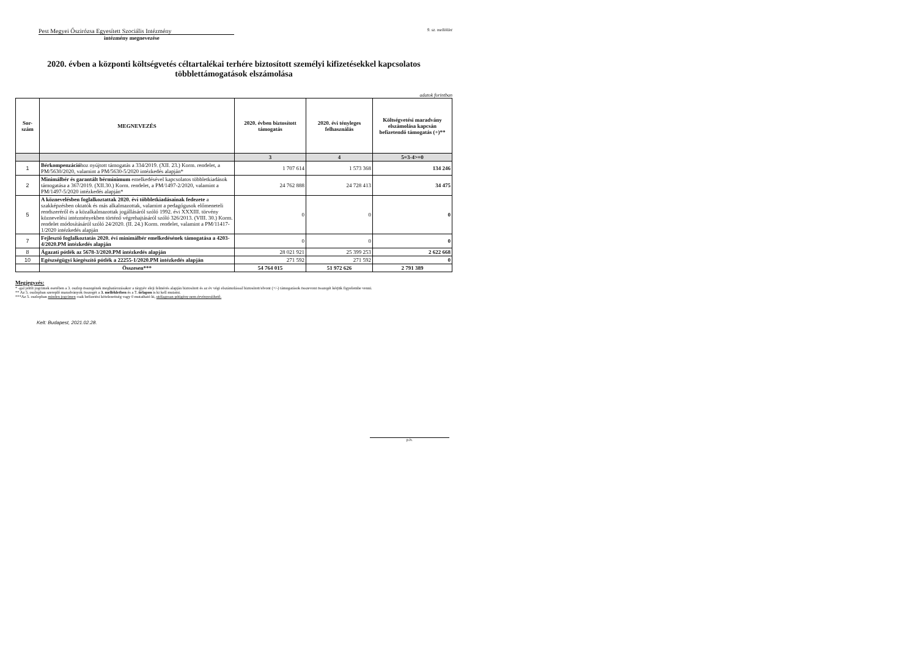Pest Megyei Őszirózsa Egyesített Szociális Intézmény
9. sz. melléklet
intézmény megnevezése
2020. évben a központi költségvetés céltartalékai terhére biztosított személyi kifizetésekkel kapcsolatos többlettámogatások elszámolása
adatok forintban
| Sor-szám | MEGNEVEZÉS | 2020. évben biztosított támogatás | 2020. évi tényleges felhasználás | Költségvetési maradvány elszámolása kapcsán befizetendő támogatás (+)** |
| --- | --- | --- | --- | --- |
| | | 3 | 4 | 5=3-4>=0 |
| 1 | Bérkompenzáció hoz nyújtott támogatás a 334/2019. (XII. 23.) Korm. rendelet, a PM/5630/2020, valamint a PM/5630-5/2020 intézkedés alapján* | 1 707 614 | 1 573 368 | 134 246 |
| 2 | Minimálbér és garantált bérminimum emelkedésével kapcsolatos többletkiadások támogatása a 367/2019. (XII.30.) Korm. rendelet, a PM/1497-2/2020, valamint a PM/1497-5/2020 intézkedés alapján* | 24 762 888 | 24 728 413 | 34 475 |
| 5 | A köznevelésben foglalkoztattak 2020. évi többletkiadásainak fedezete a szakképzésben oktatók és más alkalmazottak, valamint a pedagógusok előmeneteli rendszeréről és a közalkalmazottak jogállásáról szóló 1992. évi XXXIII. törvény köznevelési intézményekben történő végrehajtásáról szóló 326/2013. (VIII. 30.) Korm. rendelet módosításáról szóló 24/2020. (II. 24.) Korm. rendelet, valamint a PM/11417-1/2020 intézkedés alapján | 0 | 0 | 0 |
| 7 | Fejlesztő foglalkoztatás 2020. évi minimálbér emelkedésének támogatása a 4203-4/2020.PM intézkedés alapján | 0 | 0 | 0 |
| 8 | Ágazati pótlék az 5678-3/2020.PM intézkedés alapján | 28 021 921 | 25 399 253 | 2 622 668 |
| 10 | Egészségügyi kiegészítő pótlék a 22255-1/2020.PM intézkedés alapján | 271 592 | 271 592 | 0 |
| | Összesen*** | 54 764 015 | 51 972 626 | 2 791 389 |
Megjegyzés:
* -gal jelölt jogcímek esetében a 3. oszlop összegének meghatározásakor a tárgyév eleji felmérés alapján biztosított és az év végi elszámolással biztosított/elvont (+/-) támogatások összevont összegét kérjük figyelembe venni.
** Az 5. oszlopban szereplő maradványok összegét a 3. mellékletben és a 7. űrlapon is ki kell mutatni.
***Az 5. oszlopban minden jogcímen csak befizetési kötelezettség vagy 0 mutatható ki, utólagosan pótigény nem érvényesíthető.
Kelt: Budapest, 2021.02.28.
p.h.